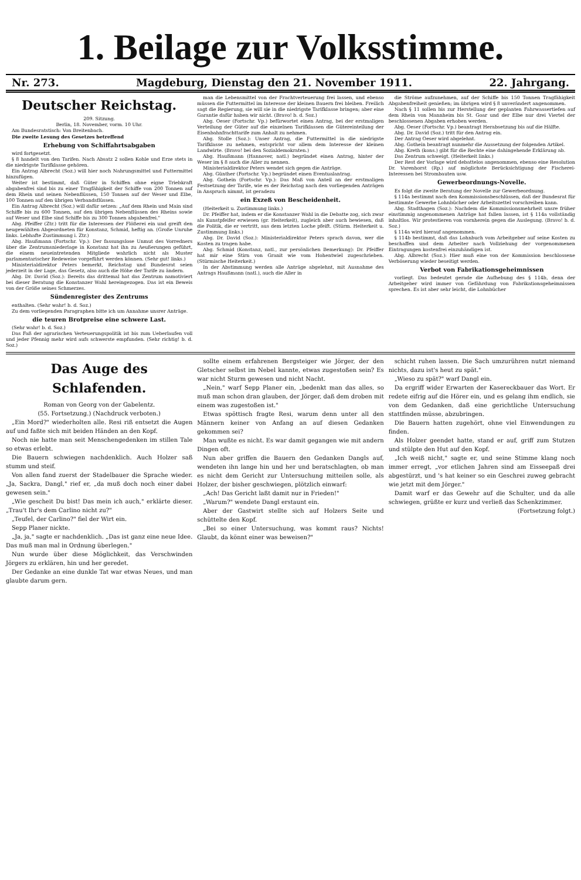1. Beilage zur Volksstimme.
Nr. 273. Magdeburg, Dienstag den 21. November 1911. 22. Jahrgang.
Deutscher Reichstag.
209. Sitzung.
Berlin, 18. November, vorm. 10 Uhr.
Am Bundesratstisch: Von Breitenbach.
Die zweite Lesung des Gesetzes betreffend
Erhebung von Schiffahrtsabgaben
wird fortgesetzt.
§ 8 handelt von den Tarifen. Nach Absatz 2 sollen Kohle und Erze stets in die niedrigste Tarifklasse gehören.
Ein Antrag Albrecht (Soz.) will hier noch Nahrungsmittel und Futtermittel hinzufügen.
Weiter ist bestimmt, daß Güter in Schiffen ohne eigne Triebkraft abgabenfrei sind bis zu einer Tragfähigkeit der Schiffe von 200 Tonnen auf dem Rhein und seinen Nebenflüssen, 150 Tonnen auf der Weser und Elbe, 100 Tonnen auf den übrigen Verbandsflüssen.
Ein Antrag Albrecht (Soz.) will dafür setzen: „Auf dem Rhein und Main sind Schiffe bis zu 600 Tonnen, auf den übrigen Nebenflüssen des Rheins sowie auf Weser und Elbe sind Schiffe bis zu 300 Tonnen abgabenfrei."
Abg. Pfeiffer (Ztr.) tritt für die Interessen der Flößerei ein und greift den neugewählten Abgeordneten für Konstanz, Schmid, heftig an. (Große Unruhe links. Lebhafte Zustimmung i. Ztr.)
Abg. Haußmann (Fortschr. Vp.): Der fassungslose Unmut des Vorredners über die Zentrumsniederlage in Konstanz hat ihn zu Aeußerungen geführt, die einem neueintretenden Mitgliede wahrlich nicht als Muster parlamentarischer Redeweise vorgeführt werden können. (Sehr gut! links.)
Ministerialdirektor Peters bemerkt, Reichstag und Bundesrat seien jederzeit in der Lage, das Gesetz, also auch die Höhe der Tarife zu ändern.
Abg. Dr. David (Soz.): Bereits das drittemal hat das Zentrum namotiviert bei dieser Beratung die Konstanzer Wahl hereingezogen. Das ist ein Beweis von der Größe seines Schmerzes.
Sündenregister des Zentrums
enthalten. (Sehr wahr! b. d. Soz.)
Zu dem vorliegenden Paragraphen bitte ich um Annahme unsrer Anträge.
die teuren Brotpreise eine schwere Last.
(Sehr wahr! b. d. Soz.)
Das Faß der agrarischen Verteuerungspolitik ist bis zum Ueberlaufen voll und jeder Pfennig mehr wird aufs schwerste empfunden. (Sehr richtig! b. d. Soz.)
man die Lebensmittel von der Frachtverteuerung frei lassen, und ebenso müssen die Futtermittel im Interesse der kleinen Bauern frei bleiben. Freilich sagt die Regierung, sie will sie in die niedrigste Tarifklasse bringen; aber eine Garantie dafür haben wir nicht. (Bravo! b. d. Soz.)
Abg. Oeser (Fortschr. Vp.) befürwortet einen Antrag, bei der erstmaligen Verteilung der Güter auf die einzelnen Tarifklassen die Gütereinteilung der Eisenbahnfrachttarife zum Anhalt zu nehmen.
Abg. Stolle (Soz.): Unser Antrag, die Futtermittel in die niedrigste Tarifklasse zu nehmen, entspricht vor allem dem Interesse der kleinen Landwirte. (Bravo! bei den Sozialdemokraten.)
Abg. Haußmann (Hannover, natl.) begründet einen Antrag, hinter der Weser im § 8 auch die Aller zu nennen.
Ministerialdirektor Peters wendet sich gegen die Anträge.
Abg. Günther (Fortschr. Vp.) begründet einen Eventualantrag.
Abg. Gothein (Fortschr. Vp.): Das Maß von Anteil an der erstmaligen Festsetzung der Tarife, wie es der Reichstag nach den vorliegenden Anträgen in Anspruch nimmt, ist geradezu
ein Exzeß von Bescheidenheit.
(Heiterkeit u. Zustimmung links.)
Dr. Pfeiffer hat, indem er die Konstanzer Wahl in die Debatte zog, sich zwar als Kunstpfeifer erwiesen (gr. Heiterkeit), zugleich aber auch bewiesen, daß die Politik, die er vertritt, aus dem letzten Loche pfeift. (Stürm. Heiterkeit u. Zustimmung links.)
Abg. Dr. David (Soz.): Ministerialdirektor Peters sprach davon, wer die Kosten zu tragen habe.
Abg. Schmid (Konstanz, natl., zur persönlichen Bemerkung): Dr. Pfeiffer hat mir eine Stirn von Granit wie vom Hohentwiel zugeschrieben. (Stürmische Heiterkeit.)
In der Abstimmung werden alle Anträge abgelehnt, mit Ausnahme des Antrags Haußmann (natl.), auch die Aller in
die Ströme aufzunehmen, auf der Schiffe bis 150 Tonnen Tragfähigkeit Abgabenfreiheit genießen; im übrigen wird § 8 unverändert angenommen.
Nach § 11 sollen bis zur Herstellung der geplanten Fahrwassertiefen auf dem Rhein von Mannheim bis St. Goar und der Elbe nur drei Viertel der beschlossenen Abgaben erhoben werden.
Abg. Oeser (Fortschr. Vp.) beantragt Herabsetzung bis auf die Hälfte.
Abg. Dr. David (Soz.) tritt für den Antrag ein.
Der Antrag Oeser wird abgelehnt.
Abg. Gothein beantragt nunmehr die Aussetzung der folgenden Artikel.
Abg. Kreth (kons.) gibt für die Rechte eine dahingehende Erklärung ab.
Das Zentrum schweigt. (Heiterkeit links.)
Der Rest der Vorlage wird debattelos angenommen, ebenso eine Resolution Dr. Varenhorst (Rp.) auf möglichste Berücksichtigung der Fischerei-Interessen bei Strombauten usw.
Gewerbeordnungs-Novelle.
Es folgt die zweite Beratung der Novelle zur Gewerbeordnung.
§ 114a bestimmt nach den Kommissionsbeschlüssen, daß der Bundesrat für bestimmte Gewerbe Lohnbücher oder Arbeitszettel vorschreiben kann.
Abg. Stadthagen (Soz.): Nachdem die Kommissionsmehrheit unsre früher einstimmig angenommenen Anträge hat fallen lassen, ist § 114a vollständig inhaltlos. Wir protestieren von vornherein gegen die Auslegung. (Bravo! b. d. Soz.)
§ 114a wird hierauf angenommen.
§ 114b bestimmt, daß das Lohnbuch vom Arbeitgeber auf seine Kosten zu beschaffen und dem Arbeiter nach Vollziehung der vorgenommenen Eintragungen kostenfrei einzuhändigen ist.
Abg. Albrecht (Soz.): Hier muß eine von der Kommission beschlossene Verböserung wieder beseitigt werden.
Verbot von Fabrikationsgeheimnissen
vorliegt. Das bedeutet gerade die Aufhebung des § 114b, denn der Arbeitgeber wird immer von Gefährdung von Fabrikationsgeheimnissen sprechen. Es ist aber sehr leicht, die Lohnbücher
Das Auge des Schlafenden.
Roman von Georg von der Gabelentz.
(55. Fortsetzung.) (Nachdruck verboten.)
„Ein Mord?" wiederholten alle. Resi riß entsetzt die Augen auf und faßte sich mit beiden Händen an den Kopf.
Noch nie hatte man seit Menschengedenken im stillen Tale so etwas erlebt.
Die Bauern schwiegen nachdenklich. Auch Holzer saß stumm und steif.
Von allen fand zuerst der Stadelbauer die Sprache wieder. „Ja, Sackra, Dangl," rief er, „da muß doch noch einer dabei gewesen sein."
„Wie gescheit Du bist! Das mein ich auch," erklärte dieser. „Trau't Ihr's dem Carlino nicht zu?"
„Teufel, der Carlino?" fiel der Wirt ein.
Sepp Planer nickte.
„Ja, ja," sagte er nachdenklich. „Das ist ganz eine neue Idee. Das muß man mal in Ordnung überlegen."
Nun wurde über diese Möglichkeit, das Verschwinden Jörgers zu erklären, hin und her geredet.
Der Gedanke an eine dunkle Tat war etwas Neues, und man glaubte darum gern.
sollte einem erfahrenen Bergsteiger wie Jörger, der den Gletscher selbst im Nebel kannte, etwas zugestoßen sein? Es war nicht Sturm gewesen und nicht Nacht.
„Nein," warf Sepp Planer ein, „bedenkt man das alles, so muß man schon dran glauben, der Jörger, daß dem droben mit einem was zugestoßen ist."
Etwas spöttisch fragte Resi, warum denn unter all den Männern keiner von Anfang an auf diesen Gedanken gekommen sei?
Man wußte es nicht. Es war damit gegangen wie mit andern Dingen oft.
Nun aber griffen die Bauern den Gedanken Dangls auf, wendeten ihn lange hin und her und beratschlagten, ob man es nicht dem Gericht zur Untersuchung mitteilen solle, als Holzer, der bisher geschwiegen, plötzlich einwarf:
„Ach! Das Gericht laßt damit nur in Frieden!"
„Warum?" wendete Dangl erstaunt ein.
Aber der Gastwirt stellte sich auf Holzers Seite und schüttelte den Kopf.
„Bei so einer Untersuchung, was kommt raus? Nichts! Glaubt, da könnt einer was beweisen?"
schicht ruhen lassen. Die Sach umzurühren nutzt niemand nichts, dazu ist's heut zu spät."
„Wieso zu spät?" warf Dangl ein.
Da ergriff wider Erwarten der Kasereckbauer das Wort. Er redete eifrig auf die Hörer ein, und es gelang ihm endlich, sie von dem Gedanken, daß eine gerichtliche Untersuchung stattfinden müsse, abzubringen.
Die Bauern hatten zugehört, ohne viel Einwendungen zu finden.
Als Holzer geendet hatte, stand er auf, griff zum Stutzen und stülpte den Hut auf den Kopf.
„Ich weiß nicht," sagte er, und seine Stimme klang noch immer erregt, „vor etlichen Jahren sind am Eisseepaß drei abgestürzt, und 's hat keiner so ein Geschrei zuweg gebracht wie jetzt mit dem Jörger."
Damit warf er das Gewehr auf die Schulter, und da alle schwiegen, grüßte er kurz und verließ das Schenkzimmer.
(Fortsetzung folgt.)